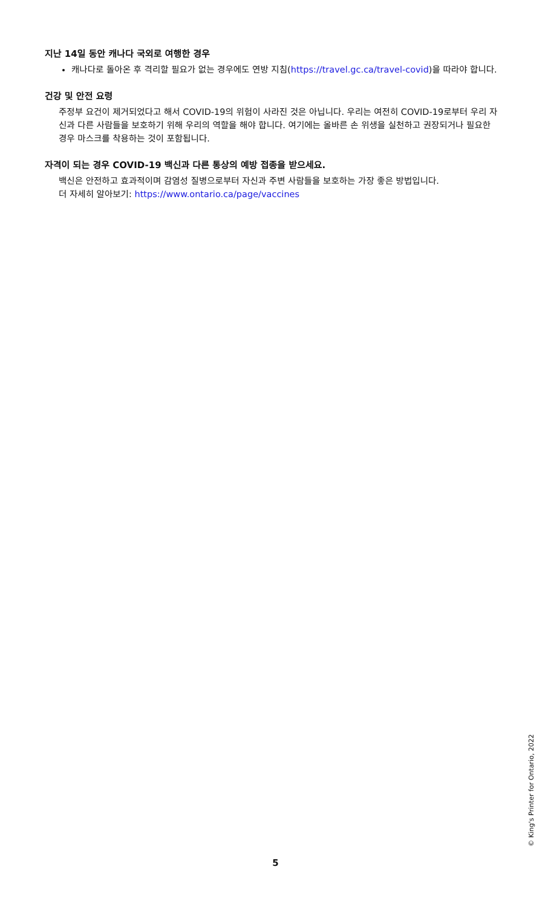지난 14일 동안 캐나다 국외로 여행한 경우
캐나다로 돌아온 후 격리할 필요가 없는 경우에도 연방 지침(https://travel.gc.ca/travel-covid)을 따라야 합니다.
건강 및 안전 요령
주정부 요건이 제거되었다고 해서 COVID-19의 위험이 사라진 것은 아닙니다. 우리는 여전히 COVID-19로부터 우리 자신과 다른 사람들을 보호하기 위해 우리의 역할을 해야 합니다. 여기에는 올바른 손 위생을 실천하고 권장되거나 필요한 경우 마스크를 착용하는 것이 포함됩니다.
자격이 되는 경우 COVID-19 백신과 다른 통상의 예방 접종을 받으세요.
백신은 안전하고 효과적이며 감염성 질병으로부터 자신과 주변 사람들을 보호하는 가장 좋은 방법입니다.
더 자세히 알아보기: https://www.ontario.ca/page/vaccines
© King's Printer for Ontario, 2022
5